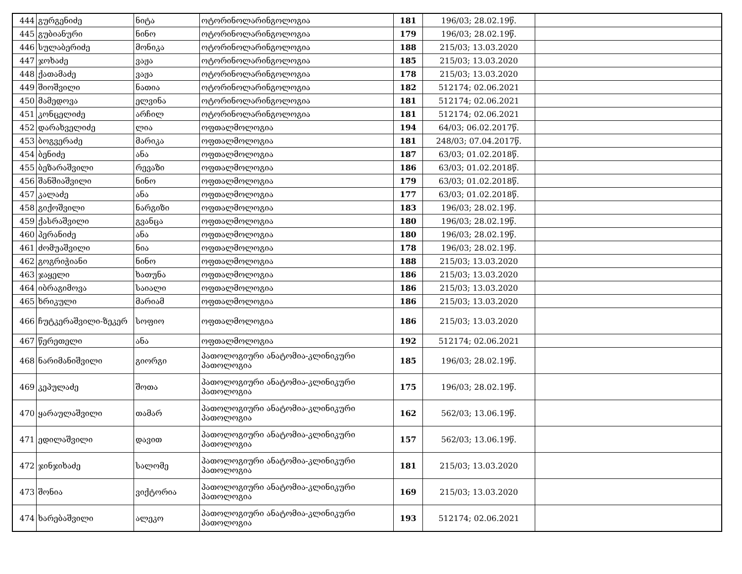| 444 | გურგენიძე | ნიტა | ოტორინოლარინგოლოგია | 181 | 196/03; 28.02.19წ. | |
| 445 | გუბიანური | ნინო | ოტორინოლარინგოლოგია | 179 | 196/03; 28.02.19წ. | |
| 446 | სულაბერიძე | მონიკა | ოტორინოლარინგოლოგია | 188 | 215/03; 13.03.2020 | |
| 447 | ჯოხაძე | ვაჟა | ოტორინოლარინგოლოგია | 185 | 215/03; 13.03.2020 | |
| 448 | ქათამაძე | ვაჟა | ოტორინოლარინგოლოგია | 178 | 215/03; 13.03.2020 | |
| 449 | შიოშვილი | ნათია | ოტორინოლარინგოლოგია | 182 | 512174; 02.06.2021 | |
| 450 | მამედოვა | ელვინა | ოტორინოლარინგოლოგია | 181 | 512174; 02.06.2021 | |
| 451 | კონცელიძე | არჩილ | ოტორინოლარინგოლოგია | 181 | 512174; 02.06.2021 | |
| 452 | დარახველიძე | ლია | ოფთალმოლოგია | 194 | 64/03; 06.02.2017წ. | |
| 453 | ბოგვერაძე | მარიკა | ოფთალმოლოგია | 181 | 248/03; 07.04.2017წ. | |
| 454 | ბენიძე | ანა | ოფთალმოლოგია | 187 | 63/03; 01.02.2018წ. | |
| 455 | ბეზარაშვილი | რევაზი | ოფთალმოლოგია | 186 | 63/03; 01.02.2018წ. | |
| 456 | შანშიაშვილი | ნინო | ოფთალმოლოგია | 179 | 63/03; 01.02.2018წ. | |
| 457 | კალაძე | ანა | ოფთალმოლოგია | 177 | 63/03; 01.02.2018წ. | |
| 458 | გიქოშვილი | ნარგიზი | ოფთალმოლოგია | 183 | 196/03; 28.02.19წ. | |
| 459 | ქასრაშვილი | გვანცა | ოფთალმოლოგია | 180 | 196/03; 28.02.19წ. | |
| 460 | პერანიძე | ანა | ოფთალმოლოგია | 180 | 196/03; 28.02.19წ. | |
| 461 | ძომუაშვილი | ნია | ოფთალმოლოგია | 178 | 196/03; 28.02.19წ. | |
| 462 | გოგრიჭიანი | ნინო | ოფთალმოლოგია | 188 | 215/03; 13.03.2020 | |
| 463 | ჯაყელი | ხათუნა | ოფთალმოლოგია | 186 | 215/03; 13.03.2020 | |
| 464 | იბრაგიმოვა | საიალი | ოფთალმოლოგია | 186 | 215/03; 13.03.2020 | |
| 465 | ხრიკული | მარიამ | ოფთალმოლოგია | 186 | 215/03; 13.03.2020 | |
| 466 | ჩუტკერაშვილი-ზეკერ | სოფიო | ოფთალმოლოგია | 186 | 215/03; 13.03.2020 | |
| 467 | წერეთელი | ანა | ოფთალმოლოგია | 192 | 512174; 02.06.2021 | |
| 468 | ნარიმანიშვილი | გიორგი | პათოლოგიური ანატომია-კლინიკური პათოლოგია | 185 | 196/03; 28.02.19წ. | |
| 469 | კეპულაძე | შოთა | პათოლოგიური ანატომია-კლინიკური პათოლოგია | 175 | 196/03; 28.02.19წ. | |
| 470 | ყარაულაშვილი | თამარ | პათოლოგიური ანატომია-კლინიკური პათოლოგია | 162 | 562/03; 13.06.19წ. | |
| 471 | ედილაშვილი | დავით | პათოლოგიური ანატომია-კლინიკური პათოლოგია | 157 | 562/03; 13.06.19წ. | |
| 472 | ჯინჯიხაძე | სალომე | პათოლოგიური ანატომია-კლინიკური პათოლოგია | 181 | 215/03; 13.03.2020 | |
| 473 | შონია | ვიქტორია | პათოლოგიური ანატომია-კლინიკური პათოლოგია | 169 | 215/03; 13.03.2020 | |
| 474 | ხარებაშვილი | ალეკო | პათოლოგიური ანატომია-კლინიკური პათოლოგია | 193 | 512174; 02.06.2021 | |